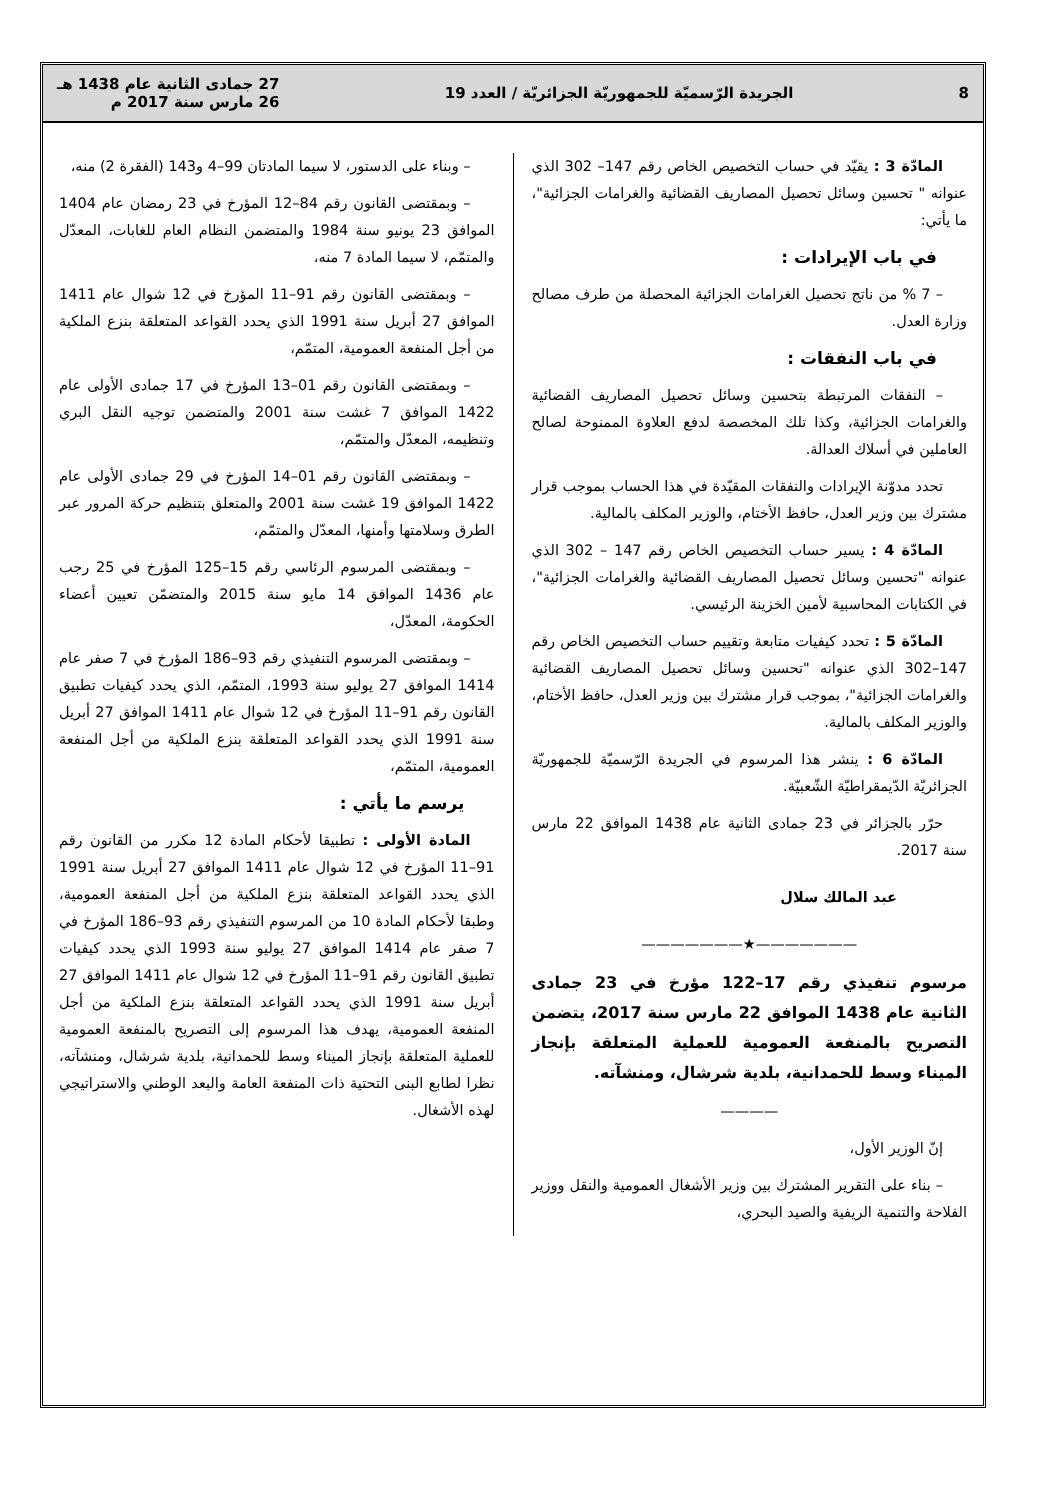8 الجريدة الرّسميّة للجمهوريّة الجزائريّة / العدد 19 27 جمادى الثانية عام 1438 هـ
26 مارس سنة 2017 م
المادّة 3 : يقيّد في حساب التخصيص الخاص رقم 147– 302 الذي عنوانه " تحسين وسائل تحصيل المصاريف القضائية والغرامات الجزائية"، ما يأتي:
في باب الإيرادات :
– 7 % من ناتج تحصيل الغرامات الجزائية المحصلة من طرف مصالح وزارة العدل.
في باب النفقات :
– النفقات المرتبطة بتحسين وسائل تحصيل المصاريف القضائية والغرامات الجزائية، وكذا تلك المخصصة لدفع العلاوة الممنوحة لصالح العاملين في أسلاك العدالة.
تحدد مدوّنة الإيرادات والنفقات المقيّدة في هذا الحساب بموجب قرار مشترك بين وزير العدل، حافظ الأختام، والوزير المكلف بالمالية.
المادّة 4 : يسير حساب التخصيص الخاص رقم 147 – 302 الذي عنوانه "تحسين وسائل تحصيل المصاريف القضائية والغرامات الجزائية"، في الكتابات المحاسبية لأمين الخزينة الرئيسي.
المادّة 5 : تحدد كيفيات متابعة وتقييم حساب التخصيص الخاص رقم 147–302 الذي عنوانه "تحسين وسائل تحصيل المصاريف القضائية والغرامات الجزائية"، بموجب قرار مشترك بين وزير العدل، حافظ الأختام، والوزير المكلف بالمالية.
المادّة 6 : ينشر هذا المرسوم في الجريدة الرّسميّة للجمهوريّة الجزائريّة الدّيمقراطيّة الشّعبيّة.
حرّر بالجزائر في 23 جمادى الثانية عام 1438 الموافق 22 مارس سنة 2017.
عبد المالك سلال
———————★———————
مرسوم تنفيذي رقم 17–122 مؤرخ في 23 جمادى الثانية عام 1438 الموافق 22 مارس سنة 2017، يتضمن التصريح بالمنفعة العمومية للعملية المتعلقة بإنجاز الميناء وسط للحمدانية، بلدية شرشال، ومنشآته.
————
إنّ الوزير الأول،
– بناء على التقرير المشترك بين وزير الأشغال العمومية والنقل ووزير الفلاحة والتنمية الريفية والصيد البحري،
– وبناء على الدستور، لا سيما المادتان 99–4 و143 (الفقرة 2) منه،
– وبمقتضى القانون رقم 84–12 المؤرخ في 23 رمضان عام 1404 الموافق 23 يونيو سنة 1984 والمتضمن النظام العام للغابات، المعدّل والمتمّم، لا سيما المادة 7 منه،
– وبمقتضى القانون رقم 91–11 المؤرخ في 12 شوال عام 1411 الموافق 27 أبريل سنة 1991 الذي يحدد القواعد المتعلقة بنزع الملكية من أجل المنفعة العمومية، المتمّم،
– وبمقتضى القانون رقم 01–13 المؤرخ في 17 جمادى الأولى عام 1422 الموافق 7 غشت سنة 2001 والمتضمن توجيه النقل البري وتنظيمه، المعدّل والمتمّم،
– وبمقتضى القانون رقم 01–14 المؤرخ في 29 جمادى الأولى عام 1422 الموافق 19 غشت سنة 2001 والمتعلق بتنظيم حركة المرور عبر الطرق وسلامتها وأمنها، المعدّل والمتمّم،
– وبمقتضى المرسوم الرئاسي رقم 15–125 المؤرخ في 25 رجب عام 1436 الموافق 14 مايو سنة 2015 والمتضمّن تعيين أعضاء الحكومة، المعدّل،
– وبمقتضى المرسوم التنفيذي رقم 93–186 المؤرخ في 7 صفر عام 1414 الموافق 27 يوليو سنة 1993، المتمّم، الذي يحدد كيفيات تطبيق القانون رقم 91–11 المؤرخ في 12 شوال عام 1411 الموافق 27 أبريل سنة 1991 الذي يحدد القواعد المتعلقة بنزع الملكية من أجل المنفعة العمومية، المتمّم،
يرسم ما يأتي :
المادة الأولى : تطبيقا لأحكام المادة 12 مكرر من القانون رقم 91–11 المؤرخ في 12 شوال عام 1411 الموافق 27 أبريل سنة 1991 الذي يحدد القواعد المتعلقة بنزع الملكية من أجل المنفعة العمومية، وطبقا لأحكام المادة 10 من المرسوم التنفيذي رقم 93–186 المؤرخ في 7 صفر عام 1414 الموافق 27 يوليو سنة 1993 الذي يحدد كيفيات تطبيق القانون رقم 91–11 المؤرخ في 12 شوال عام 1411 الموافق 27 أبريل سنة 1991 الذي يحدد القواعد المتعلقة بنزع الملكية من أجل المنفعة العمومية، يهدف هذا المرسوم إلى التصريح بالمنفعة العمومية للعملية المتعلقة بإنجاز الميناء وسط للحمدانية، بلدية شرشال، ومنشآته، نظرا لطابع البنى التحتية ذات المنفعة العامة والبعد الوطني والاستراتيجي لهذه الأشغال.